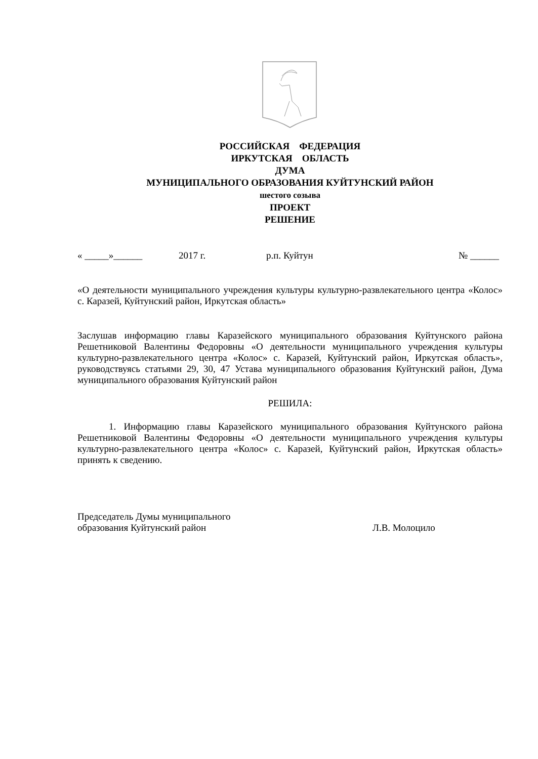РОССИЙСКАЯ ФЕДЕРАЦИЯ
ИРКУТСКАЯ ОБЛАСТЬ
ДУМА
МУНИЦИПАЛЬНОГО ОБРАЗОВАНИЯ КУЙТУНСКИЙ РАЙОН
шестого созыва
ПРОЕКТ
РЕШЕНИЕ
« _____»______ 2017 г. р.п. Куйтун № ______
«О деятельности муниципального учреждения культуры культурно-развлекательного центра «Колос» с. Каразей, Куйтунский район, Иркутская область»
Заслушав информацию главы Каразейского муниципального образования Куйтунского района Решетниковой Валентины Федоровны «О деятельности муниципального учреждения культуры культурно-развлекательного центра «Колос» с. Каразей, Куйтунский район, Иркутская область», руководствуясь статьями 29, 30, 47 Устава муниципального образования Куйтунский район, Дума муниципального образования Куйтунский район
РЕШИЛА:
1. Информацию главы Каразейского муниципального образования Куйтунского района Решетниковой Валентины Федоровны «О деятельности муниципального учреждения культуры культурно-развлекательного центра «Колос» с. Каразей, Куйтунский район, Иркутская область» принять к сведению.
Председатель Думы муниципального
образования Куйтунский район
Л.В. Молоцило